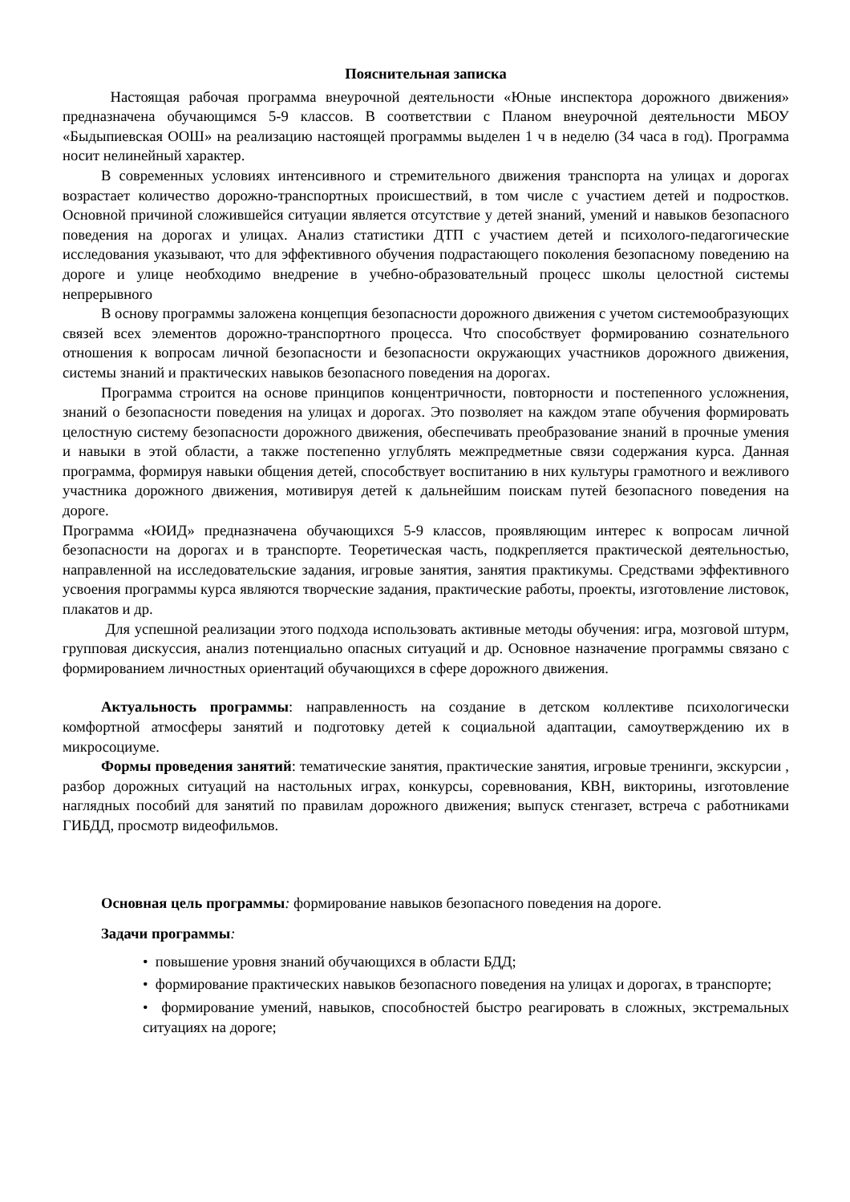Пояснительная записка
Настоящая рабочая программа внеурочной деятельности «Юные инспектора дорожного движения» предназначена обучающимся 5-9 классов. В соответствии с Планом внеурочной деятельности МБОУ «Быдыпиевская ООШ» на реализацию настоящей программы выделен 1 ч в неделю (34 часа в год). Программа носит нелинейный характер.
В современных условиях интенсивного и стремительного движения транспорта на улицах и дорогах возрастает количество дорожно-транспортных происшествий, в том числе с участием детей и подростков. Основной причиной сложившейся ситуации является отсутствие у детей знаний, умений и навыков безопасного поведения на дорогах и улицах. Анализ статистики ДТП с участием детей и психолого-педагогические исследования указывают, что для эффективного обучения подрастающего поколения безопасному поведению на дороге и улице необходимо внедрение в учебно-образовательный процесс школы целостной системы непрерывного
В основу программы заложена концепция безопасности дорожного движения с учетом системообразующих связей всех элементов дорожно-транспортного процесса. Что способствует формированию сознательного отношения к вопросам личной безопасности и безопасности окружающих участников дорожного движения, системы знаний и практических навыков безопасного поведения на дорогах.
Программа строится на основе принципов концентричности, повторности и постепенного усложнения, знаний о безопасности поведения на улицах и дорогах. Это позволяет на каждом этапе обучения формировать целостную систему безопасности дорожного движения, обеспечивать преобразование знаний в прочные умения и навыки в этой области, а также постепенно углублять межпредметные связи содержания курса. Данная программа, формируя навыки общения детей, способствует воспитанию в них культуры грамотного и вежливого участника дорожного движения, мотивируя детей к дальнейшим поискам путей безопасного поведения на дороге.
Программа «ЮИД» предназначена обучающихся 5-9 классов, проявляющим интерес к вопросам личной безопасности на дорогах и в транспорте. Теоретическая часть, подкрепляется практической деятельностью, направленной на исследовательские задания, игровые занятия, занятия практикумы. Средствами эффективного усвоения программы курса являются творческие задания, практические работы, проекты, изготовление листовок, плакатов и др.
Для успешной реализации этого подхода использовать активные методы обучения: игра, мозговой штурм, групповая дискуссия, анализ потенциально опасных ситуаций и др. Основное назначение программы связано с формированием личностных ориентаций обучающихся в сфере дорожного движения.
Актуальность программы: направленность на создание в детском коллективе психологически комфортной атмосферы занятий и подготовку детей к социальной адаптации, самоутверждению их в микросоциуме.
Формы проведения занятий: тематические занятия, практические занятия, игровые тренинги, экскурсии , разбор дорожных ситуаций на настольных играх, конкурсы, соревнования, КВН, викторины, изготовление наглядных пособий для занятий по правилам дорожного движения; выпуск стенгазет, встреча с работниками ГИБДД, просмотр видеофильмов.
Основная цель программы: формирование навыков безопасного поведения на дороге.
Задачи программы:
• повышение уровня знаний обучающихся в области БДД;
• формирование практических навыков безопасного поведения на улицах и дорогах, в транспорте;
• формирование умений, навыков, способностей быстро реагировать в сложных, экстремальных ситуациях на дороге;